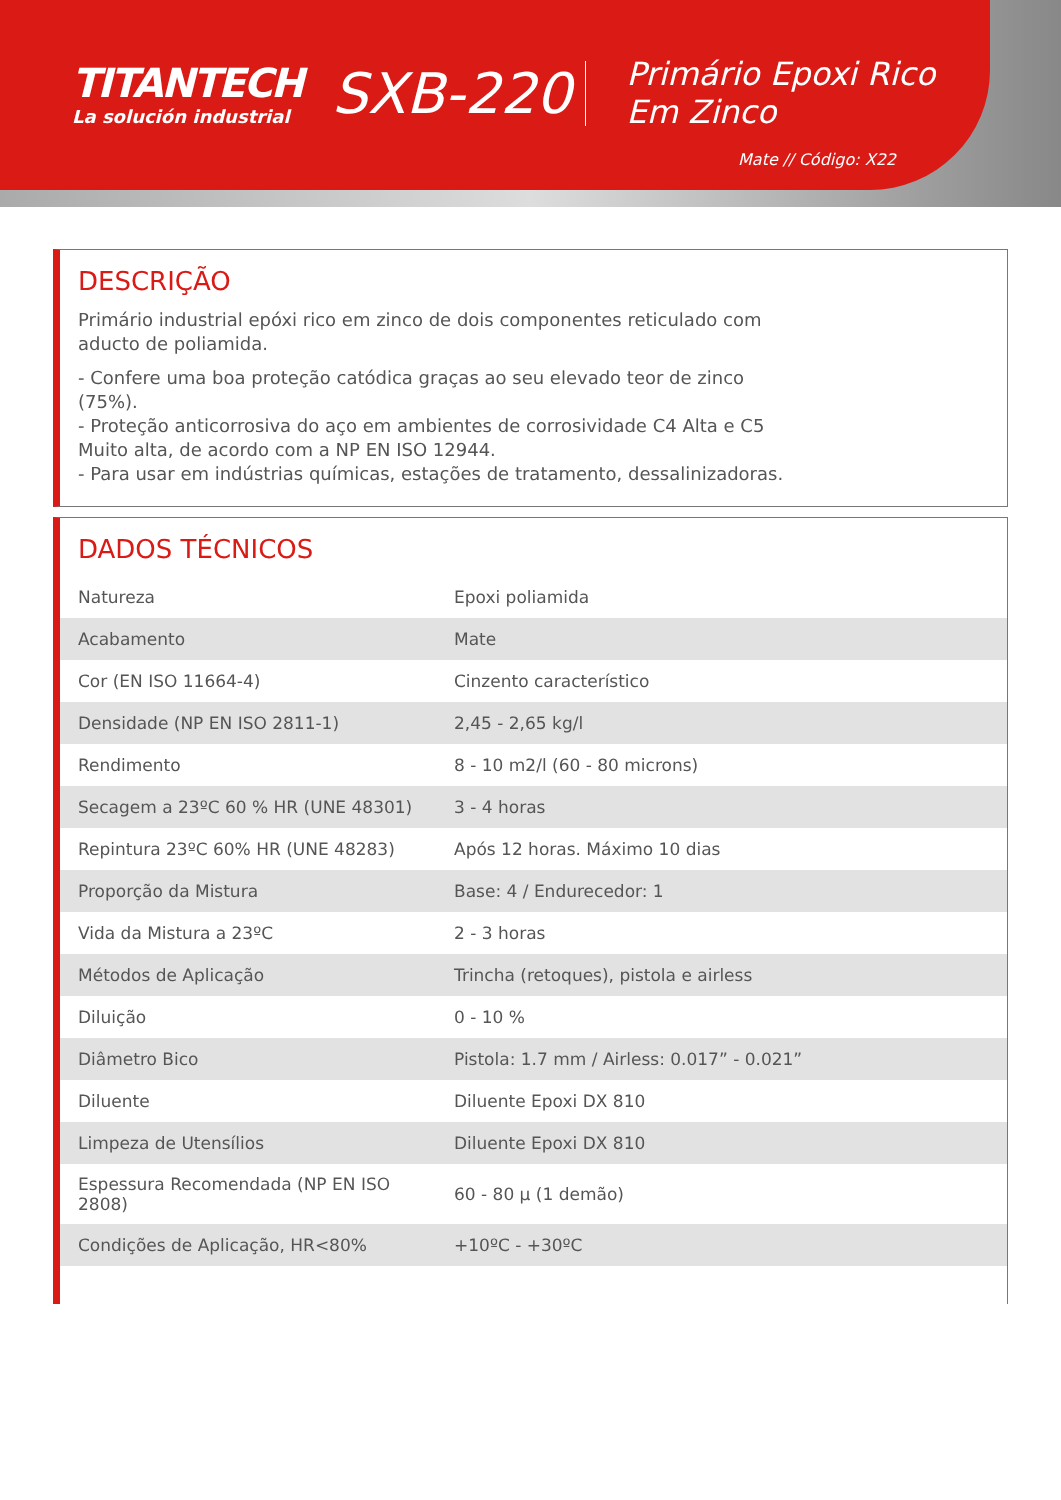TITANTECH
La solución industrial
SXB-220
Primário Epoxi Rico Em Zinco
Mate // Código: X22
DESCRIÇÃO
Primário industrial epóxi rico em zinco de dois componentes reticulado com aducto de poliamida.
- Confere uma boa proteção catódica graças ao seu elevado teor de zinco (75%).
- Proteção anticorrosiva do aço em ambientes de corrosividade C4 Alta e C5 Muito alta, de acordo com a NP EN ISO 12944.
- Para usar em indústrias químicas, estações de tratamento, dessalinizadoras.
DADOS TÉCNICOS
| Natureza | Epoxi poliamida |
| Acabamento | Mate |
| Cor (EN ISO 11664-4) | Cinzento característico |
| Densidade (NP EN ISO 2811-1) | 2,45 - 2,65 kg/l |
| Rendimento | 8 - 10 m2/l (60 - 80 microns) |
| Secagem a 23ºC 60 % HR (UNE 48301) | 3 - 4 horas |
| Repintura 23ºC 60% HR (UNE 48283) | Após 12 horas. Máximo 10 dias |
| Proporção da Mistura | Base: 4 / Endurecedor: 1 |
| Vida da Mistura a 23ºC | 2 - 3 horas |
| Métodos de Aplicação | Trincha (retoques), pistola e airless |
| Diluição | 0 - 10 % |
| Diâmetro Bico | Pistola: 1.7 mm / Airless: 0.017” - 0.021” |
| Diluente | Diluente Epoxi DX 810 |
| Limpeza de Utensílios | Diluente Epoxi DX 810 |
| Espessura Recomendada (NP EN ISO 2808) | 60 - 80 µ (1 demão) |
| Condições de Aplicação, HR<80% | +10ºC - +30ºC |